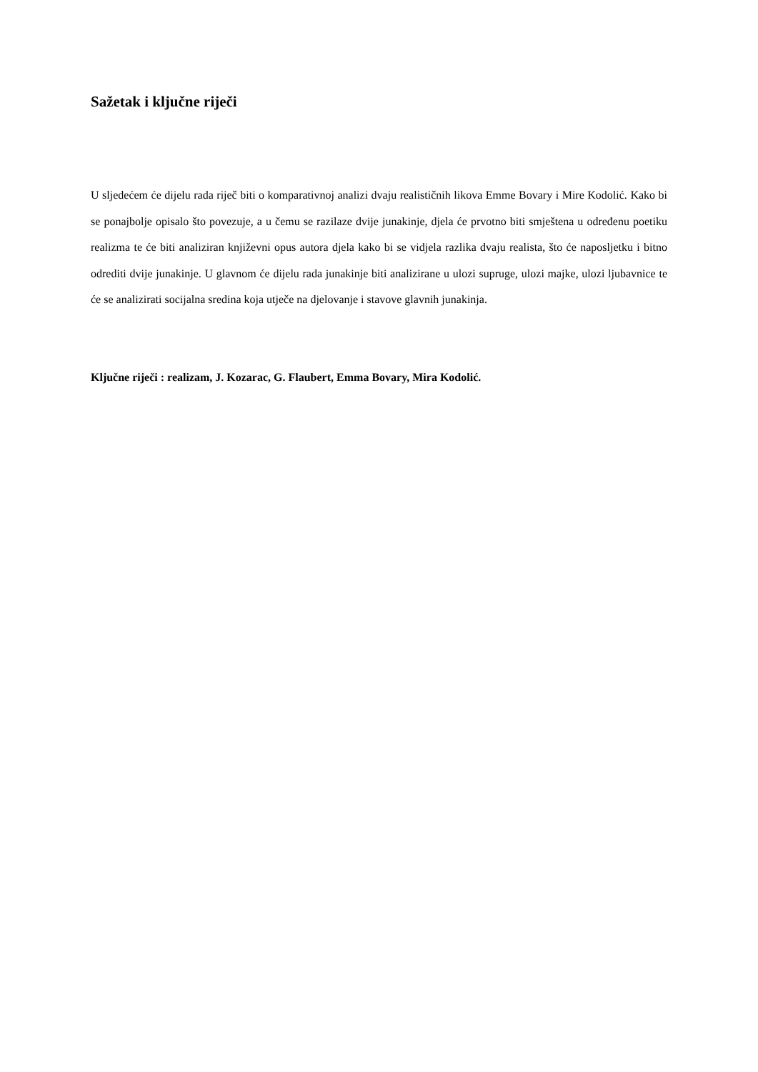Sažetak i ključne riječi
U sljedećem će dijelu rada riječ biti o komparativnoj analizi dvaju realističnih likova Emme Bovary i Mire Kodolić. Kako bi se ponajbolje opisalo što povezuje, a u čemu se razilaze dvije junakinje, djela će prvotno biti smještena u određenu poetiku realizma te će biti analiziran književni opus autora djela kako bi se vidjela razlika dvaju realista, što će naposljetku i bitno odrediti dvije junakinje. U glavnom će dijelu rada junakinje biti analizirane u ulozi supruge, ulozi majke, ulozi ljubavnice te će se analizirati socijalna sredina koja utječe na djelovanje i stavove glavnih junakinja.
Ključne riječi : realizam, J. Kozarac, G. Flaubert, Emma Bovary, Mira Kodolić.